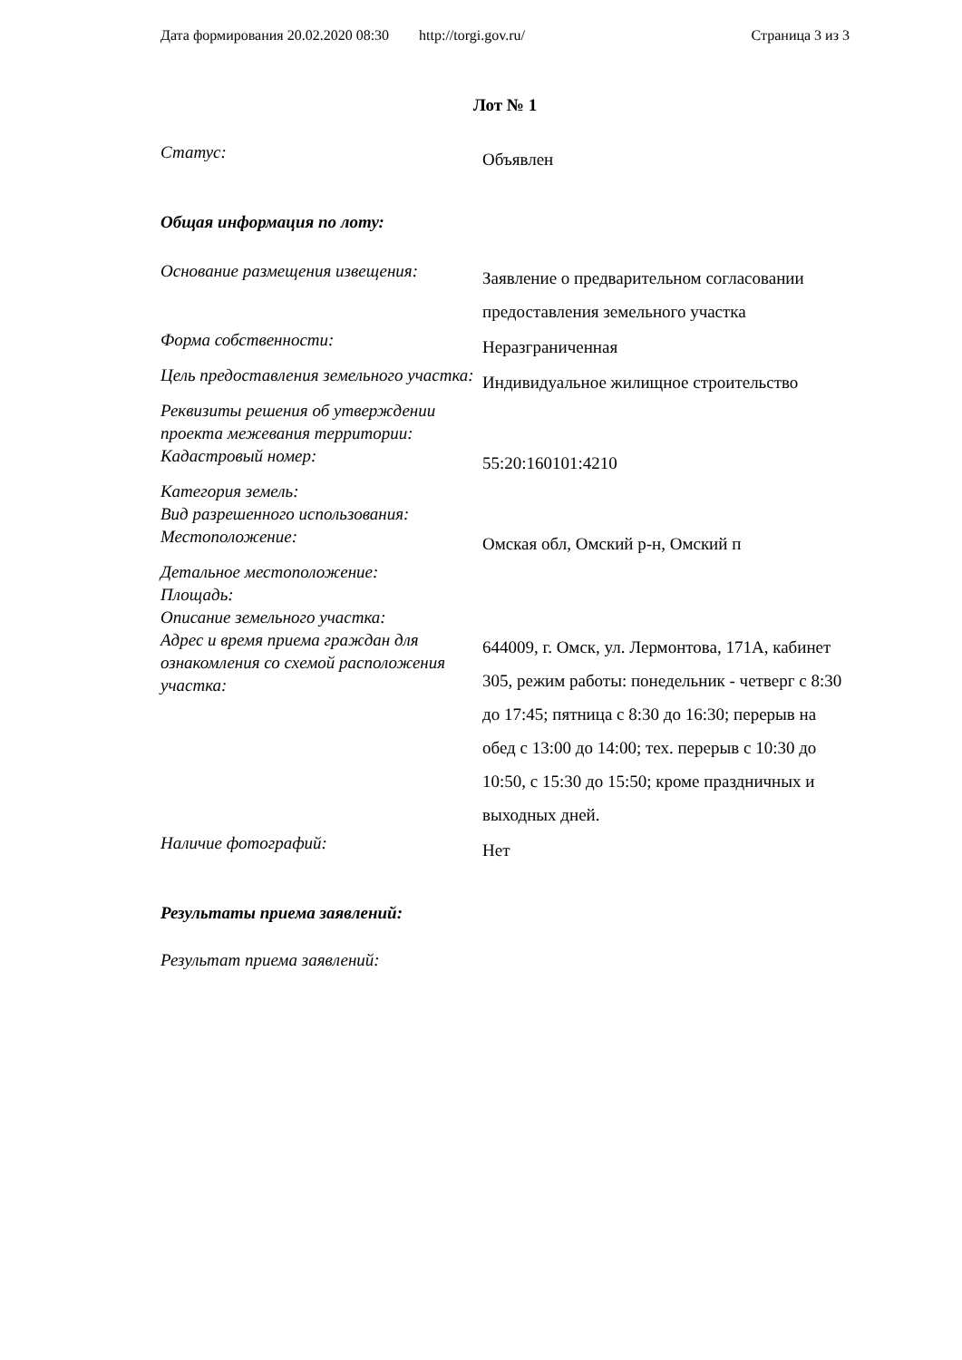Дата формирования 20.02.2020 08:30 http://torgi.gov.ru/ Страница 3 из 3
Лот № 1
| Статус: | Объявлен |
Общая информация по лоту:
| Основание размещения извещения: | Заявление о предварительном согласовании предоставления земельного участка |
| Форма собственности: | Неразграниченная |
| Цель предоставления земельного участка: | Индивидуальное жилищное строительство |
| Реквизиты решения об утверждении проекта межевания территории: | |
| Кадастровый номер: | 55:20:160101:4210 |
| Категория земель: | |
| Вид разрешенного использования: | |
| Местоположение: | Омская обл, Омский р-н, Омский п |
| Детальное местоположение: | |
| Площадь: | |
| Описание земельного участка: | |
| Адрес и время приема граждан для ознакомления со схемой расположения участка: | 644009, г. Омск, ул. Лермонтова, 171А, кабинет 305, режим работы: понедельник - четверг с 8:30 до 17:45; пятница с 8:30 до 16:30; перерыв на обед с 13:00 до 14:00; тех. перерыв с 10:30 до 10:50, с 15:30 до 15:50; кроме праздничных и выходных дней. |
| Наличие фотографий: | Нет |
Результаты приема заявлений:
Результат приема заявлений: